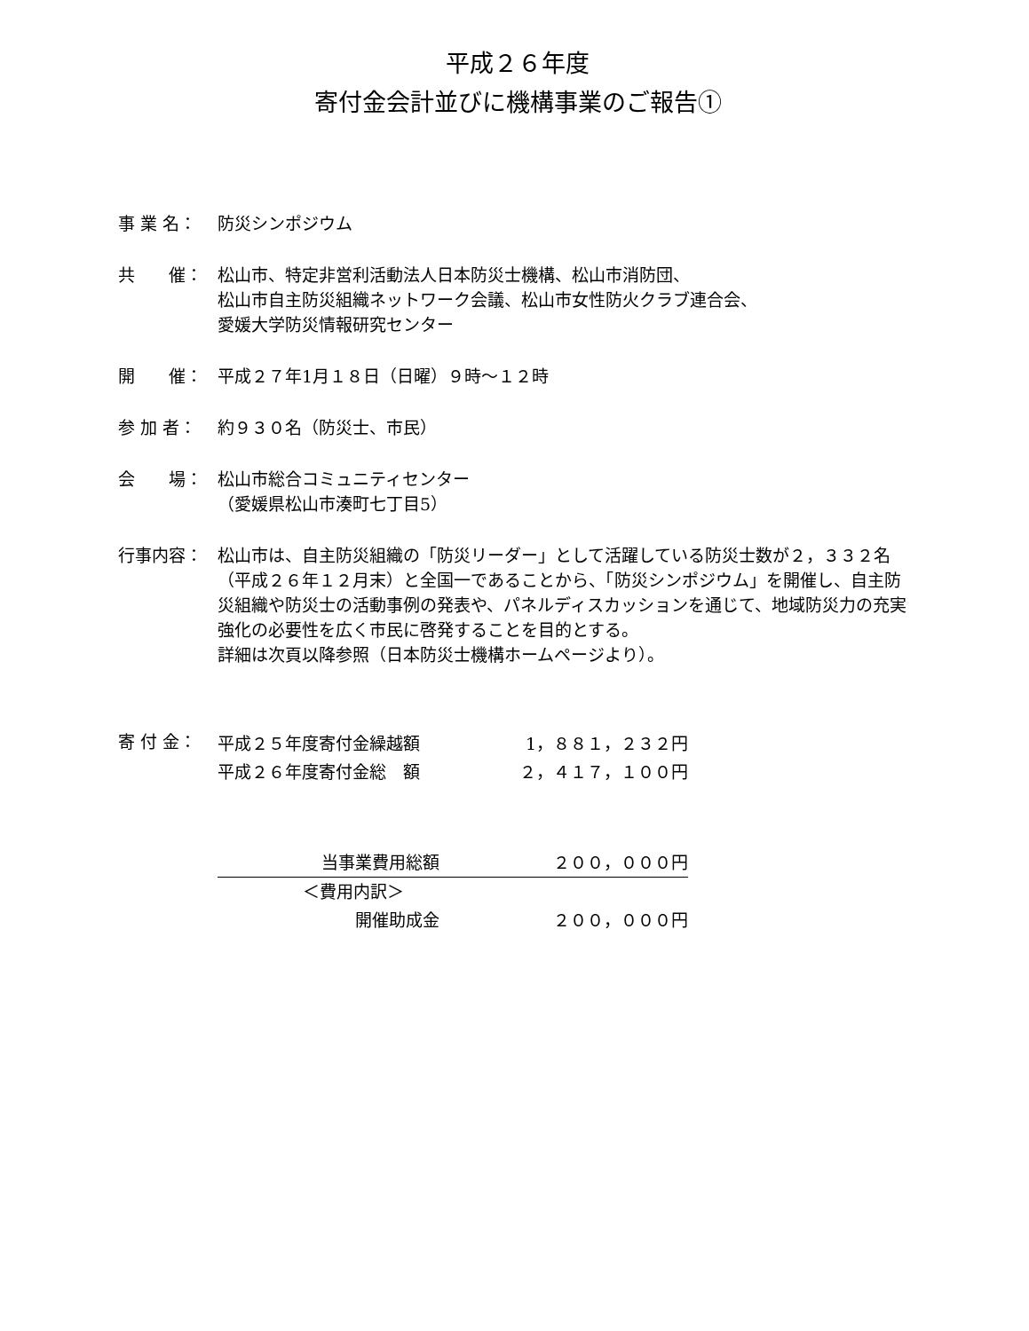平成２６年度
寄付金会計並びに機構事業のご報告①
事 業 名： 防災シンポジウム
共　　催： 松山市、特定非営利活動法人日本防災士機構、松山市消防団、
松山市自主防災組織ネットワーク会議、松山市女性防火クラブ連合会、
愛媛大学防災情報研究センター
開　　催： 平成２７年1月１８日（日曜）９時～１２時
参 加 者： 約９３０名（防災士、市民）
会　　場： 松山市総合コミュニティセンター
（愛媛県松山市湊町七丁目5）
行事内容： 松山市は、自主防災組織の「防災リーダー」として活躍している防災士数が２，３３２名（平成２６年１２月末）と全国一であることから、「防災シンポジウム」を開催し、自主防災組織や防災士の活動事例の発表や、パネルディスカッションを通じて、地域防災力の充実強化の必要性を広く市民に啓発することを目的とする。
詳細は次頁以降参照（日本防災士機構ホームページより）。
寄 付 金：
| 平成２５年度寄付金繰越額 | 1，８８１，２３２円 |
| 平成２６年度寄付金総 額 | ２，４１７，１００円 |
| 当事業費用総額 | ２００，０００円 |
| ＜費用内訳＞ | |
| 開催助成金 | ２００，０００円 |